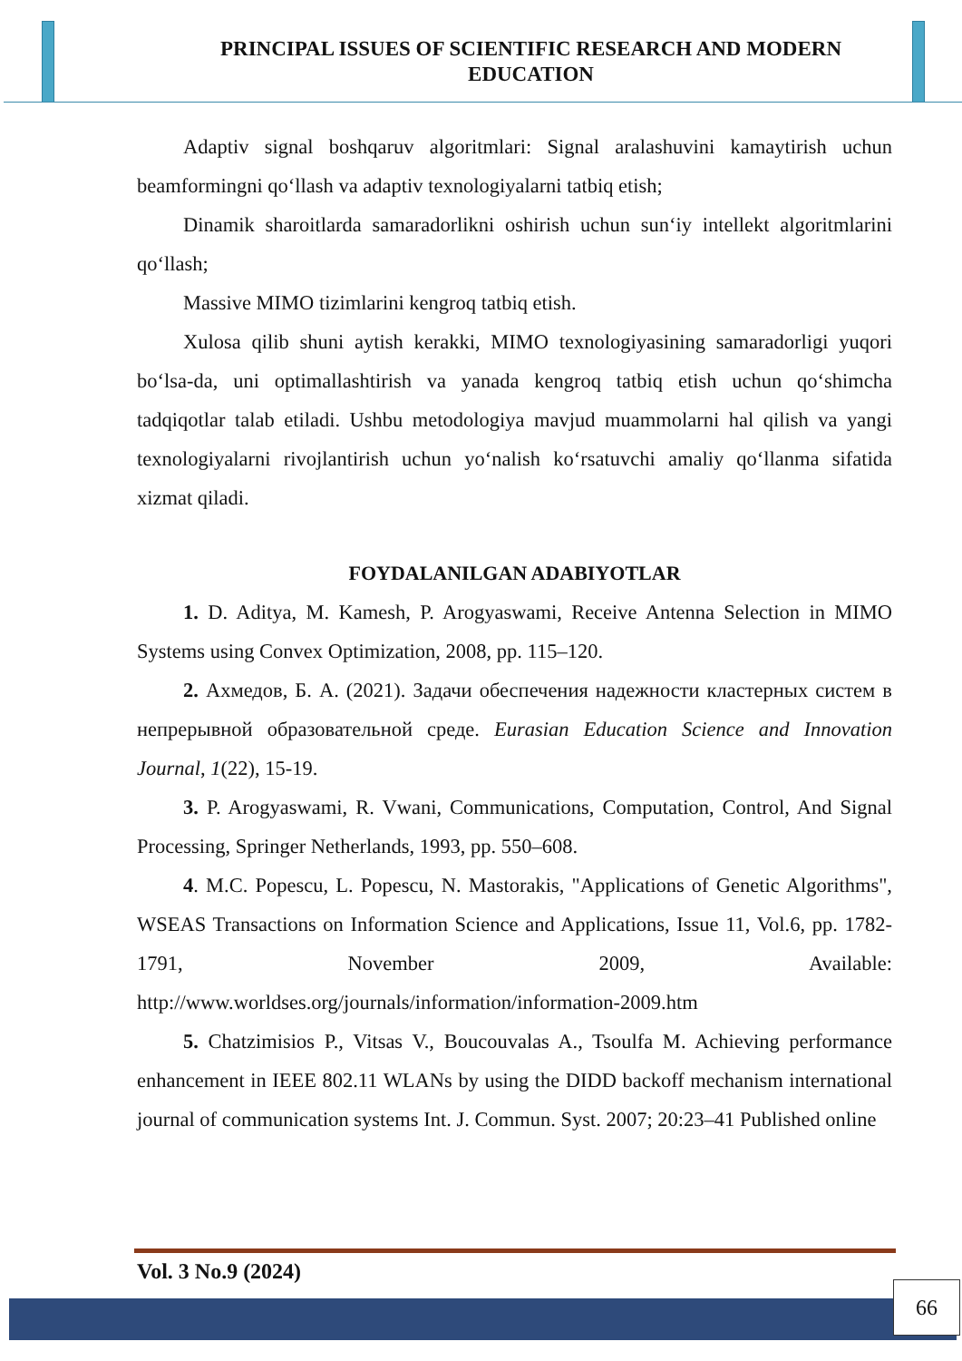PRINCIPAL ISSUES OF SCIENTIFIC RESEARCH AND MODERN EDUCATION
Adaptiv signal boshqaruv algoritmlari: Signal aralashuvini kamaytirish uchun beamformingni qo‘llash va adaptiv texnologiyalarni tatbiq etish;
Dinamik sharoitlarda samaradorlikni oshirish uchun sun‘iy intellekt algoritmlarini qo‘llash;
Massive MIMO tizimlarini kengroq tatbiq etish.
Xulosa qilib shuni aytish kerakki, MIMO texnologiyasining samaradorligi yuqori bo‘lsa-da, uni optimallashtirish va yanada kengroq tatbiq etish uchun qo‘shimcha tadqiqotlar talab etiladi. Ushbu metodologiya mavjud muammolarni hal qilish va yangi texnologiyalarni rivojlantirish uchun yo‘nalish ko‘rsatuvchi amaliy qo‘llanma sifatida xizmat qiladi.
FOYDALANILGAN ADABIYOTLAR
1. D. Aditya, M. Kamesh, P. Arogyaswami, Receive Antenna Selection in MIMO Systems using Convex Optimization, 2008, pp. 115–120.
2. Ахмедов, Б. А. (2021). Задачи обеспечения надежности кластерных систем в непрерывной образовательной среде. Eurasian Education Science and Innovation Journal, 1(22), 15-19.
3. P. Arogyaswami, R. Vwani, Communications, Computation, Control, And Signal Processing, Springer Netherlands, 1993, pp. 550–608.
4. M.C. Popescu, L. Popescu, N. Mastorakis, "Applications of Genetic Algorithms", WSEAS Transactions on Information Science and Applications, Issue 11, Vol.6, pp. 1782-1791, November 2009, Available: http://www.worldses.org/journals/information/information-2009.htm
5. Chatzimisios P., Vitsas V., Boucouvalas A., Tsoulfa M. Achieving performance enhancement in IEEE 802.11 WLANs by using the DIDD backoff mechanism international journal of communication systems Int. J. Commun. Syst. 2007; 20:23–41 Published online
Vol. 3 No.9 (2024)
66